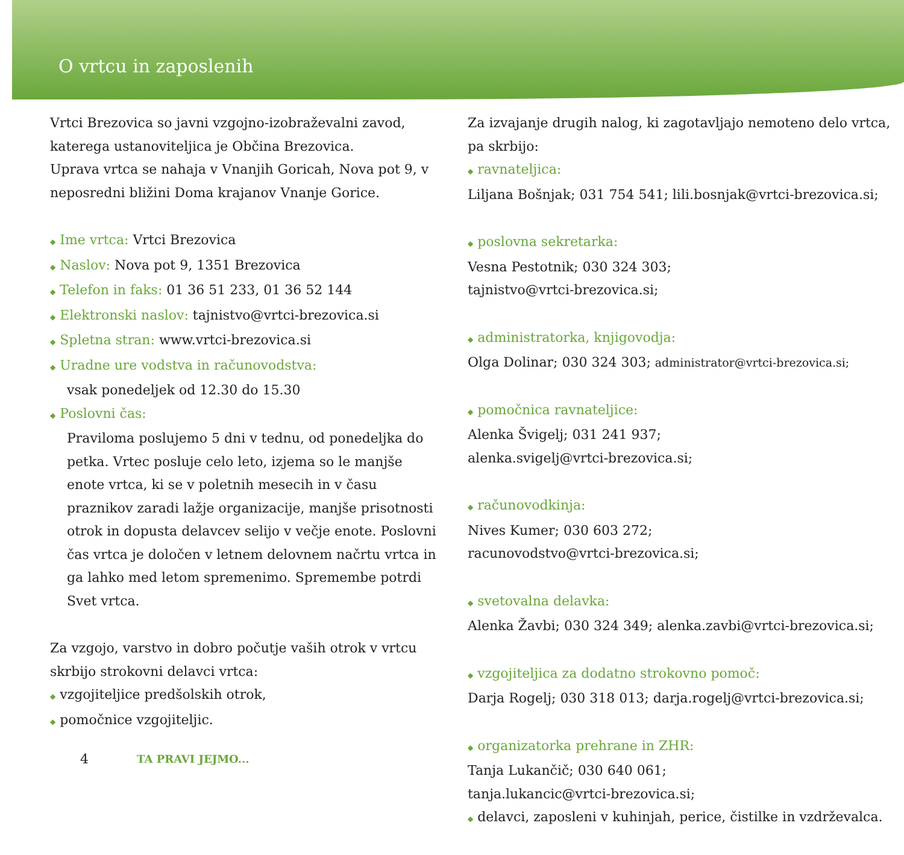O vrtcu in zaposlenih
Vrtci Brezovica so javni vzgojno-izobraževalni zavod, katerega ustanoviteljica je Občina Brezovica.
Uprava vrtca se nahaja v Vnanjih Goricah, Nova pot 9, v neposredni bližini Doma krajanov Vnanje Gorice.
◆ Ime vrtca: Vrtci Brezovica
◆ Naslov: Nova pot 9, 1351 Brezovica
◆ Telefon in faks: 01 36 51 233, 01 36 52 144
◆ Elektronski naslov: tajnistvo@vrtci-brezovica.si
◆ Spletna stran: www.vrtci-brezovica.si
◆ Uradne ure vodstva in računovodstva:
vsak ponedeljek od 12.30 do 15.30
◆ Poslovni čas:
Praviloma poslujemo 5 dni v tednu, od ponedeljka do petka. Vrtec posluje celo leto, izjema so le manjše enote vrtca, ki se v poletnih mesecih in v času praznikov zaradi lažje organizacije, manjše prisotnosti otrok in dopusta delavcev selijo v večje enote. Poslovni čas vrtca je določen v letnem delovnem načrtu vrtca in ga lahko med letom spremenimo. Spremembe potrdi Svet vrtca.
Za vzgojo, varstvo in dobro počutje vaših otrok v vrtcu skrbijo strokovni delavci vrtca:
◆ vzgojiteljice predšolskih otrok,
◆ pomočnice vzgojiteljic.
4 TA PRAVI JEJMO...
Za izvajanje drugih nalog, ki zagotavljajo nemoteno delo vrtca, pa skrbijo:
◆ ravnateljica:
Liljana Bošnjak; 031 754 541; lili.bosnjak@vrtci-brezovica.si;
◆ poslovna sekretarka:
Vesna Pestotnik; 030 324 303;
tajnistvo@vrtci-brezovica.si;
◆ administratorka, knjigovodja:
Olga Dolinar; 030 324 303; administrator@vrtci-brezovica.si;
◆ pomočnica ravnateljice:
Alenka Švigelj; 031 241 937;
alenka.svigelj@vrtci-brezovica.si;
◆ računovodkinja:
Nives Kumer; 030 603 272;
racunovodstvo@vrtci-brezovica.si;
◆ svetovalna delavka:
Alenka Žavbi; 030 324 349; alenka.zavbi@vrtci-brezovica.si;
◆ vzgojiteljica za dodatno strokovno pomoč:
Darja Rogelj; 030 318 013; darja.rogelj@vrtci-brezovica.si;
◆ organizatorka prehrane in ZHR:
Tanja Lukančič; 030 640 061;
tanja.lukancic@vrtci-brezovica.si;
◆ delavci, zaposleni v kuhinjah, perice, čistilke in vzdrževalca.